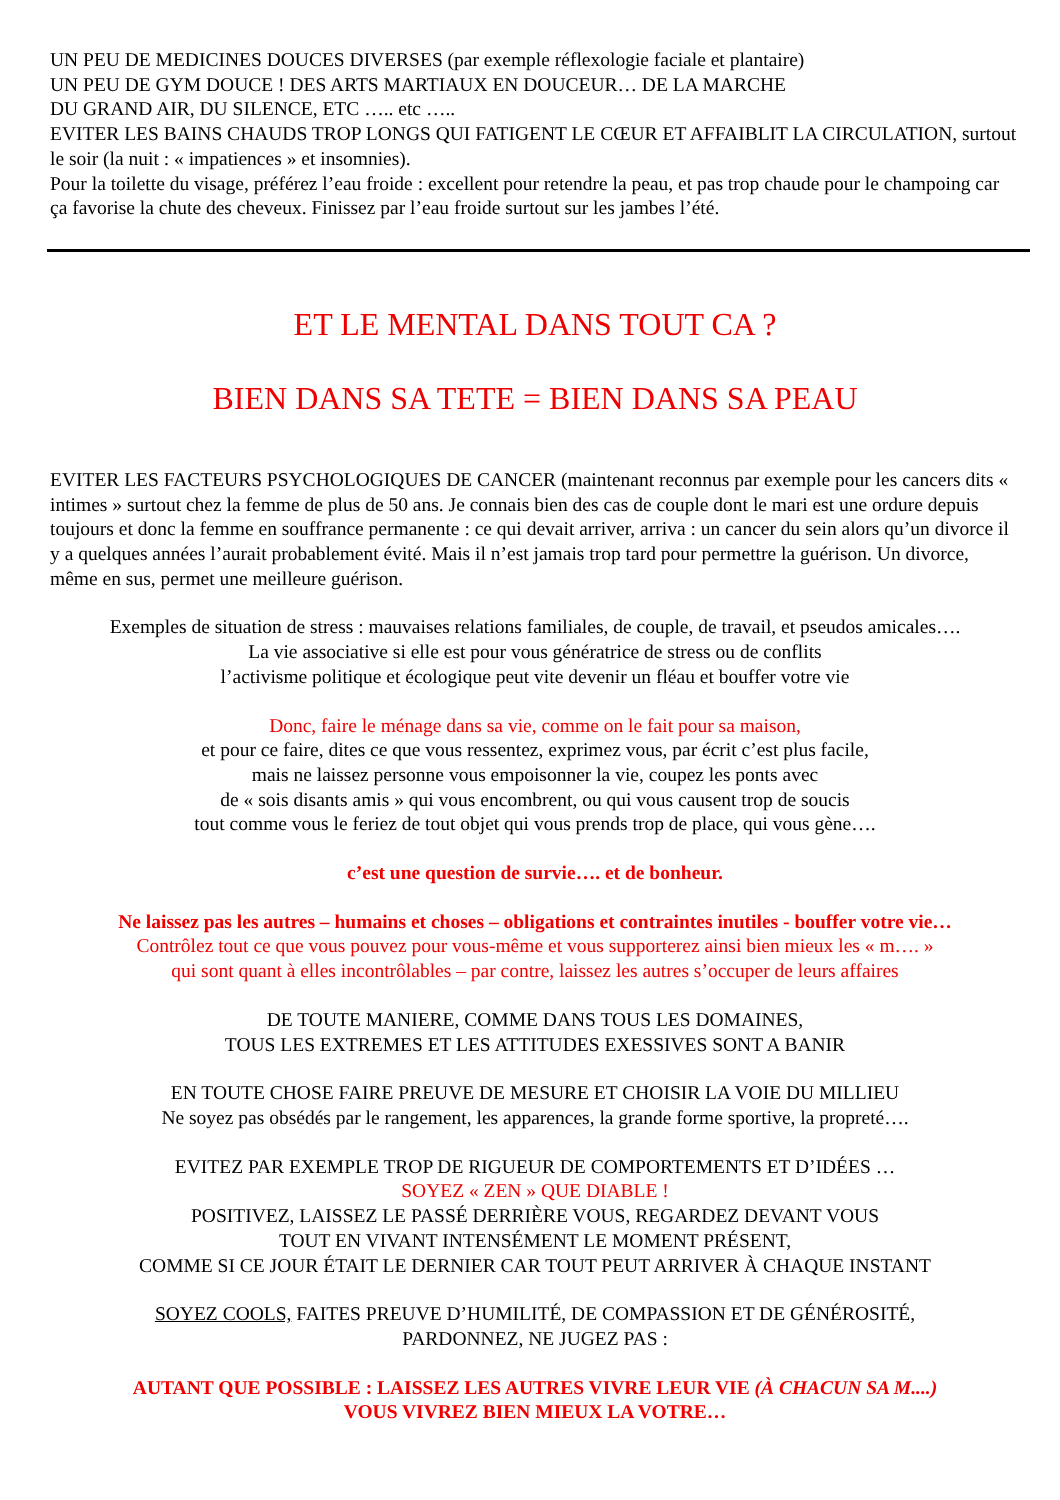UN PEU DE MEDICINES DOUCES DIVERSES (par exemple réflexologie faciale et plantaire)
UN PEU DE GYM DOUCE ! DES ARTS MARTIAUX EN DOUCEUR… DE LA MARCHE
DU GRAND AIR, DU SILENCE, ETC ….. etc …..
EVITER LES BAINS CHAUDS TROP LONGS QUI FATIGENT LE CŒUR ET AFFAIBLIT LA CIRCULATION, surtout le soir (la nuit : « impatiences » et insomnies).
Pour la toilette du visage, préférez l’eau froide : excellent pour retendre la peau, et pas trop chaude pour le champoing car ça favorise la chute des cheveux. Finissez par l’eau froide surtout sur les jambes l’été.
ET LE MENTAL DANS TOUT CA ?
BIEN DANS SA TETE = BIEN DANS SA PEAU
EVITER LES FACTEURS PSYCHOLOGIQUES DE CANCER (maintenant reconnus par exemple pour les cancers dits « intimes » surtout chez la femme de plus de 50 ans. Je connais bien des cas de couple dont le mari est une ordure depuis toujours et donc la femme en souffrance permanente : ce qui devait arriver, arriva : un cancer du sein alors qu’un divorce il y a quelques années l’aurait probablement évité. Mais il n’est jamais trop tard pour permettre la guérison. Un divorce, même en sus, permet une meilleure guérison.
Exemples de situation de stress : mauvaises relations familiales, de couple, de travail, et pseudos amicales….
La vie associative si elle est pour vous génératrice de stress ou de conflits
l’activisme politique et écologique peut vite devenir un fléau et bouffer votre vie
Donc, faire le ménage dans sa vie, comme on le fait pour sa maison,
et pour ce faire, dites ce que vous ressentez, exprimez vous, par écrit c’est plus facile,
mais ne laissez personne vous empoisonner la vie, coupez les ponts avec
de « sois disants amis » qui vous encombrent, ou qui vous causent trop de soucis
tout comme vous le feriez de tout objet qui vous prends trop de place, qui vous gène….
c’est une question de survie…. et de bonheur.
Ne laissez pas les autres – humains et choses – obligations et contraintes inutiles - bouffer votre vie…
Contrôlez tout ce que vous pouvez pour vous-même et vous supporterez ainsi bien mieux les « m…. »
qui sont quant à elles incontrôlables – par contre, laissez les autres s’occuper de leurs affaires
DE TOUTE MANIERE, COMME DANS TOUS LES DOMAINES,
TOUS LES EXTREMES ET LES ATTITUDES EXESSIVES SONT A BANIR
EN TOUTE CHOSE FAIRE PREUVE DE MESURE ET CHOISIR LA VOIE DU MILLIEU
Ne soyez pas obsédés par le rangement, les apparences, la grande forme sportive, la propreté….
EVITEZ PAR EXEMPLE TROP DE RIGUEUR DE COMPORTEMENTS ET D’IDÉES …
SOYEZ « ZEN » QUE DIABLE !
POSITIVEZ, LAISSEZ LE PASSÉ DERRIÈRE VOUS, REGARDEZ DEVANT VOUS
TOUT EN VIVANT INTENSÉMENT LE MOMENT PRÉSENT,
COMME SI CE JOUR ÉTAIT LE DERNIER CAR TOUT PEUT ARRIVER À CHAQUE INSTANT
SOYEZ COOLS, FAITES PREUVE D’HUMILITÉ, DE COMPASSION ET DE GÉNÉROSITÉ,
PARDONNEZ, NE JUGEZ PAS :
AUTANT QUE POSSIBLE : LAISSEZ LES AUTRES VIVRE LEUR VIE (À CHACUN SA M....)
VOUS VIVREZ BIEN MIEUX LA VOTRE…